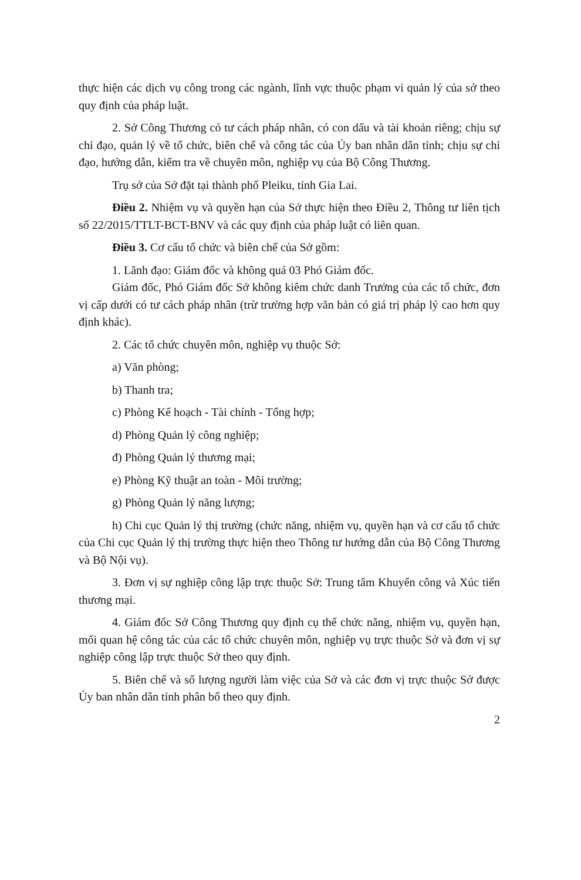thực hiện các dịch vụ công trong các ngành, lĩnh vực thuộc phạm vi quản lý của sở theo quy định của pháp luật.
2. Sở Công Thương có tư cách pháp nhân, có con dấu và tài khoản riêng; chịu sự chỉ đạo, quản lý về tổ chức, biên chế và công tác của Ủy ban nhân dân tỉnh; chịu sự chỉ đạo, hướng dẫn, kiểm tra về chuyên môn, nghiệp vụ của Bộ Công Thương.
Trụ sở của Sở đặt tại thành phố Pleiku, tỉnh Gia Lai.
Điều 2. Nhiệm vụ và quyền hạn của Sở thực hiện theo Điều 2, Thông tư liên tịch số 22/2015/TTLT-BCT-BNV và các quy định của pháp luật có liên quan.
Điều 3. Cơ cấu tổ chức và biên chế của Sở gồm:
1. Lãnh đạo: Giám đốc và không quá 03 Phó Giám đốc.
Giám đốc, Phó Giám đốc Sở không kiêm chức danh Trưởng của các tổ chức, đơn vị cấp dưới có tư cách pháp nhân (trừ trường hợp văn bản có giá trị pháp lý cao hơn quy định khác).
2. Các tổ chức chuyên môn, nghiệp vụ thuộc Sở:
a) Văn phòng;
b) Thanh tra;
c) Phòng Kế hoạch - Tài chính - Tổng hợp;
d) Phòng Quản lý công nghiệp;
đ) Phòng Quản lý thương mại;
e) Phòng Kỹ thuật an toàn - Môi trường;
g) Phòng Quản lý năng lượng;
h) Chi cục Quản lý thị trường (chức năng, nhiệm vụ, quyền hạn và cơ cấu tổ chức của Chi cục Quản lý thị trường thực hiện theo Thông tư hướng dẫn của Bộ Công Thương và Bộ Nội vụ).
3. Đơn vị sự nghiệp công lập trực thuộc Sở: Trung tâm Khuyến công và Xúc tiến thương mại.
4. Giám đốc Sở Công Thương quy định cụ thể chức năng, nhiệm vụ, quyền hạn, mối quan hệ công tác của các tổ chức chuyên môn, nghiệp vụ trực thuộc Sở và đơn vị sự nghiệp công lập trực thuộc Sở theo quy định.
5. Biên chế và số lượng người làm việc của Sở và các đơn vị trực thuộc Sở được Ủy ban nhân dân tỉnh phân bổ theo quy định.
2